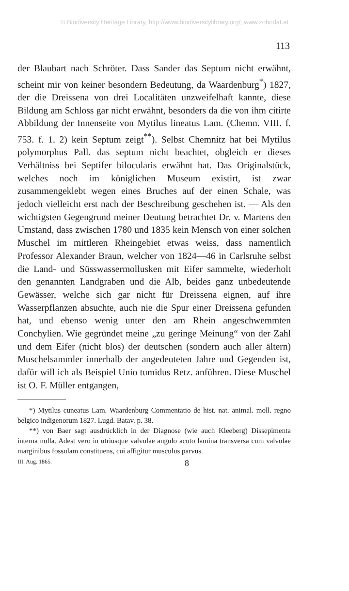© Biodiversity Heritage Library, http://www.biodiversitylibrary.org/; www.zobodat.at
113
der Blaubart nach Schröter. Dass Sander das Septum nicht erwähnt, scheint mir von keiner besondern Bedeutung, da Waardenburg<sup>*</sup>) 1827, der die Dreissena von drei Localitäten unzweifelhaft kannte, diese Bildung am Schloss gar nicht erwähnt, besonders da die von ihm citirte Abbildung der Innenseite von Mytilus lineatus Lam. (Chemn. VIII. f. 753. f. 1. 2) kein Septum zeigt<sup>**</sup>). Selbst Chemnitz hat bei Mytilus polymorphus Pall. das septum nicht beachtet, obgleich er dieses Verhältniss bei Septifer bilocularis erwähnt hat. Das Originalstück, welches noch im königlichen Museum existirt, ist zwar zusammengeklebt wegen eines Bruches auf der einen Schale, was jedoch vielleicht erst nach der Beschreibung geschehen ist. — Als den wichtigsten Gegengrund meiner Deutung betrachtet Dr. v. Martens den Umstand, dass zwischen 1780 und 1835 kein Mensch von einer solchen Muschel im mittleren Rheingebiet etwas weiss, dass namentlich Professor Alexander Braun, welcher von 1824—46 in Carlsruhe selbst die Land- und Süsswassermollusken mit Eifer sammelte, wiederholt den genannten Landgraben und die Alb, beides ganz unbedeutende Gewässer, welche sich gar nicht für Dreissena eignen, auf ihre Wasserpflanzen absuchte, auch nie die Spur einer Dreissena gefunden hat, und ebenso wenig unter den am Rhein angeschwemmten Conchylien. Wie gegründet meine „zu geringe Meinung“ von der Zahl und dem Eifer (nicht blos) der deutschen (sondern auch aller ältern) Muschelsammler innerhalb der angedeuteten Jahre und Gegenden ist, dafür will ich als Beispiel Unio tumidus Retz. anführen. Diese Muschel ist O. F. Müller entgangen,
*) Mytilus cuneatus Lam. Waardenburg Commentatio de hist. nat. animal. moll. regno belgico indigenorum 1827. Lugd. Batav. p. 38.
**) von Baer sagt ausdrücklich in der Diagnose (wie auch Kleeberg) Dissepimenta interna nulla. Adest vero in utriusque valvulae angulo acuto lamina transversa cum valvulae marginibus fossulam constituens, cui affigitur musculus parvus.
III. Aug. 1865. 8